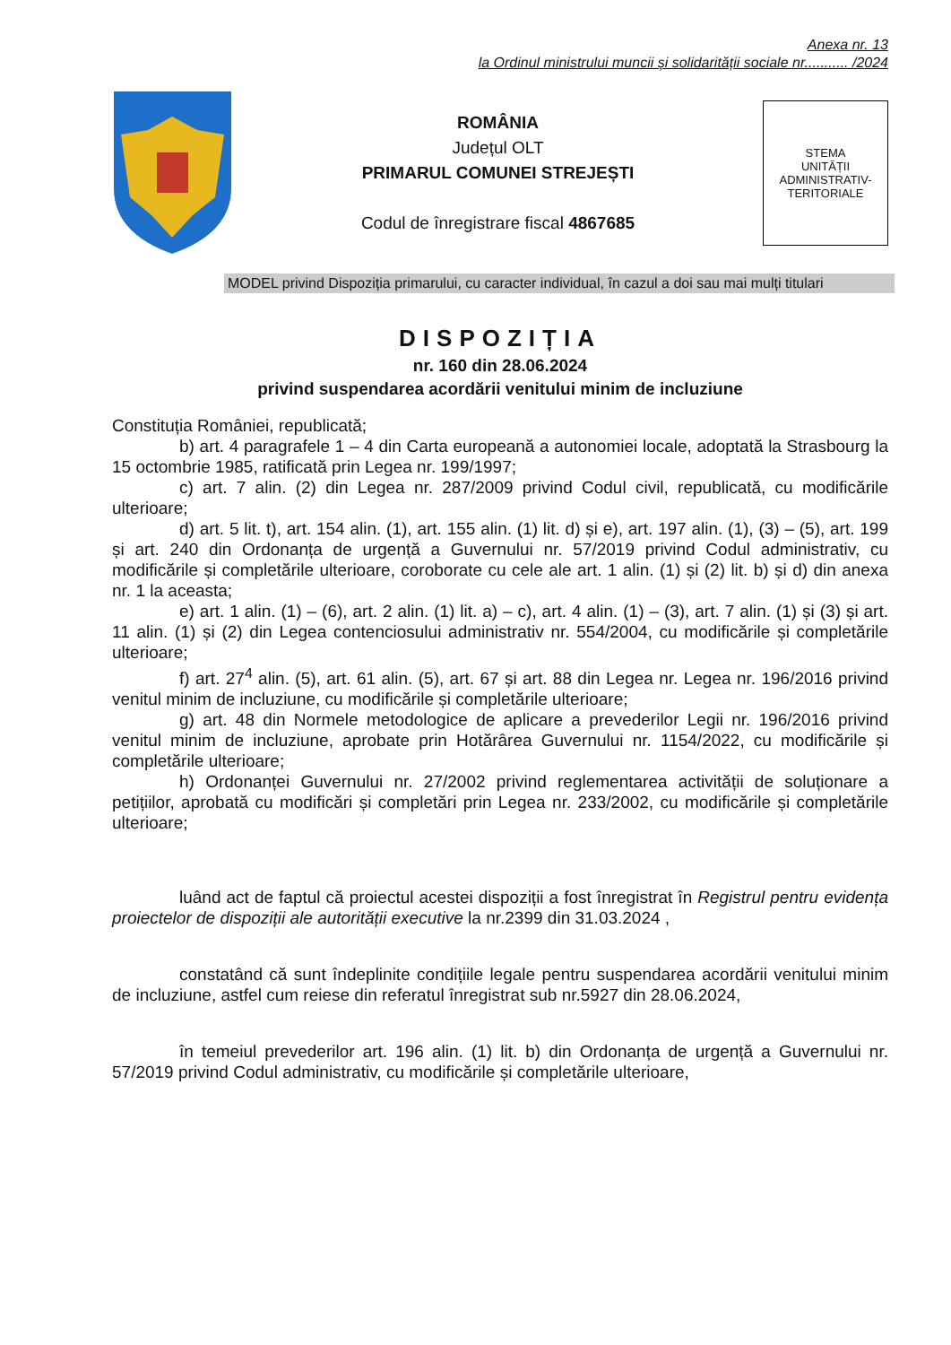Anexa nr. 13
la Ordinul ministrului muncii și solidarității sociale nr........... /2024
ROMÂNIA
Județul OLT
PRIMARUL COMUNEI STREJEȘTI
Codul de înregistrare fiscal 4867685
STEMA
UNITĂȚII
ADMINISTRATIV-
TERITORIALE
MODEL privind Dispoziția primarului, cu caracter individual, în cazul a doi sau mai mulți titulari
DISPOZIȚIA
nr. 160 din 28.06.2024
privind suspendarea acordării venitului minim de incluziune
Constituția României, republicată;
b) art. 4 paragrafele 1 – 4 din Carta europeană a autonomiei locale, adoptată la Strasbourg la 15 octombrie 1985, ratificată prin Legea nr. 199/1997;
c) art. 7 alin. (2) din Legea nr. 287/2009 privind Codul civil, republicată, cu modificările ulterioare;
d) art. 5 lit. t), art. 154 alin. (1), art. 155 alin. (1) lit. d) și e), art. 197 alin. (1), (3) – (5), art. 199 și art. 240 din Ordonanța de urgență a Guvernului nr. 57/2019 privind Codul administrativ, cu modificările și completările ulterioare, coroborate cu cele ale art. 1 alin. (1) și (2) lit. b) și d) din anexa nr. 1 la aceasta;
e) art. 1 alin. (1) – (6), art. 2 alin. (1) lit. a) – c), art. 4 alin. (1) – (3), art. 7 alin. (1) și (3) și art. 11 alin. (1) și (2) din Legea contenciosului administrativ nr. 554/2004, cu modificările și completările ulterioare;
f) art. 27<sup>4</sup> alin. (5), art. 61 alin. (5), art. 67 și art. 88 din Legea nr. Legea nr. 196/2016 privind venitul minim de incluziune, cu modificările și completările ulterioare;
g) art. 48 din Normele metodologice de aplicare a prevederilor Legii nr. 196/2016 privind venitul minim de incluziune, aprobate prin Hotărârea Guvernului nr. 1154/2022, cu modificările și completările ulterioare;
h) Ordonanței Guvernului nr. 27/2002 privind reglementarea activității de soluționare a petițiilor, aprobată cu modificări și completări prin Legea nr. 233/2002, cu modificările și completările ulterioare;
luând act de faptul că proiectul acestei dispoziții a fost înregistrat în Registrul pentru evidența proiectelor de dispoziții ale autorității executive la nr.2399 din 31.03.2024 ,
constatând că sunt îndeplinite condițiile legale pentru suspendarea acordării venitului minim de incluziune, astfel cum reiese din referatul înregistrat sub nr.5927 din 28.06.2024,
în temeiul prevederilor art. 196 alin. (1) lit. b) din Ordonanța de urgență a Guvernului nr. 57/2019 privind Codul administrativ, cu modificările și completările ulterioare,